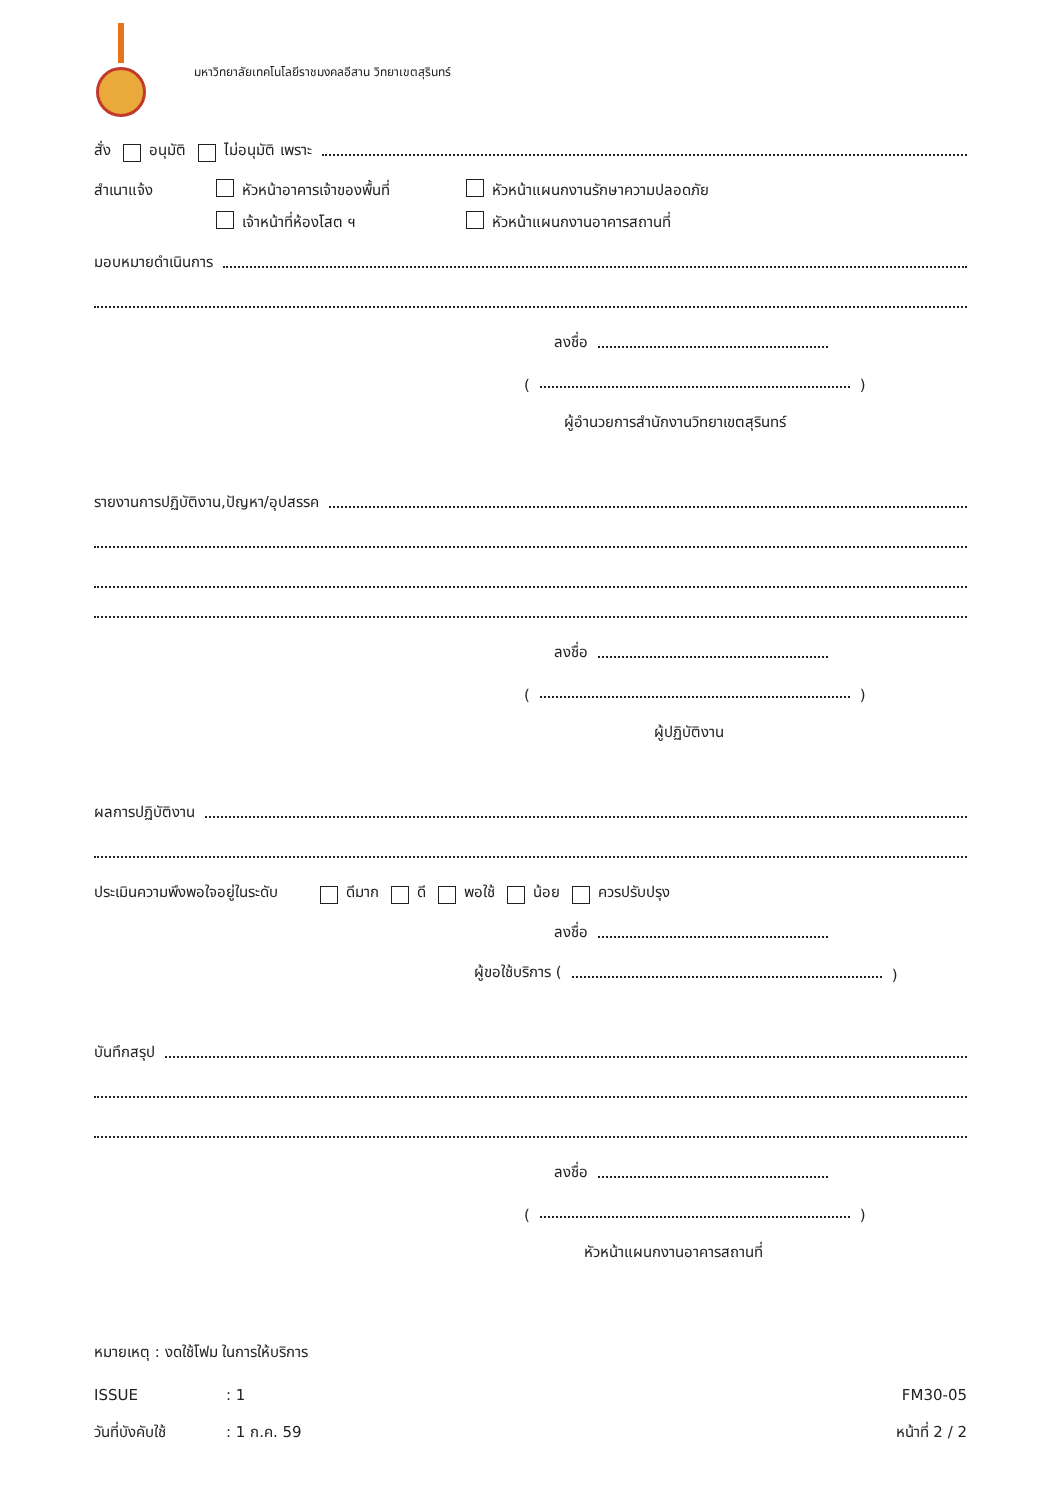มหาวิทยาลัยเทคโนโลยีราชมงคลอีสาน วิทยาเขตสุรินทร์
สั่ง อนุมัติ ไม่อนุมัติ เพราะ
สำเนาแจ้ง หัวหน้าอาคารเจ้าของพื้นที่ หัวหน้าแผนกงานรักษาความปลอดภัย
เจ้าหน้าที่ห้องโสต ฯ หัวหน้าแผนกงานอาคารสถานที่
มอบหมายดำเนินการ
ลงชื่อ
( )
ผู้อำนวยการสำนักงานวิทยาเขตสุรินทร์
รายงานการปฏิบัติงาน,ปัญหา/อุปสรรค
ลงชื่อ
( )
ผู้ปฏิบัติงาน
ผลการปฏิบัติงาน
ประเมินความพึงพอใจอยู่ในระดับ ดีมาก ดี พอใช้ น้อย ควรปรับปรุง
ลงชื่อ
ผู้ขอใช้บริการ ( )
บันทึกสรุป
ลงชื่อ
( )
หัวหน้าแผนกงานอาคารสถานที่
หมายเหตุ : งดใช้โฟม ในการให้บริการ
ISSUE: 1 FM30-05
วันที่บังคับใช้: 1 ก.ค. 59 หน้าที่ 2 / 2